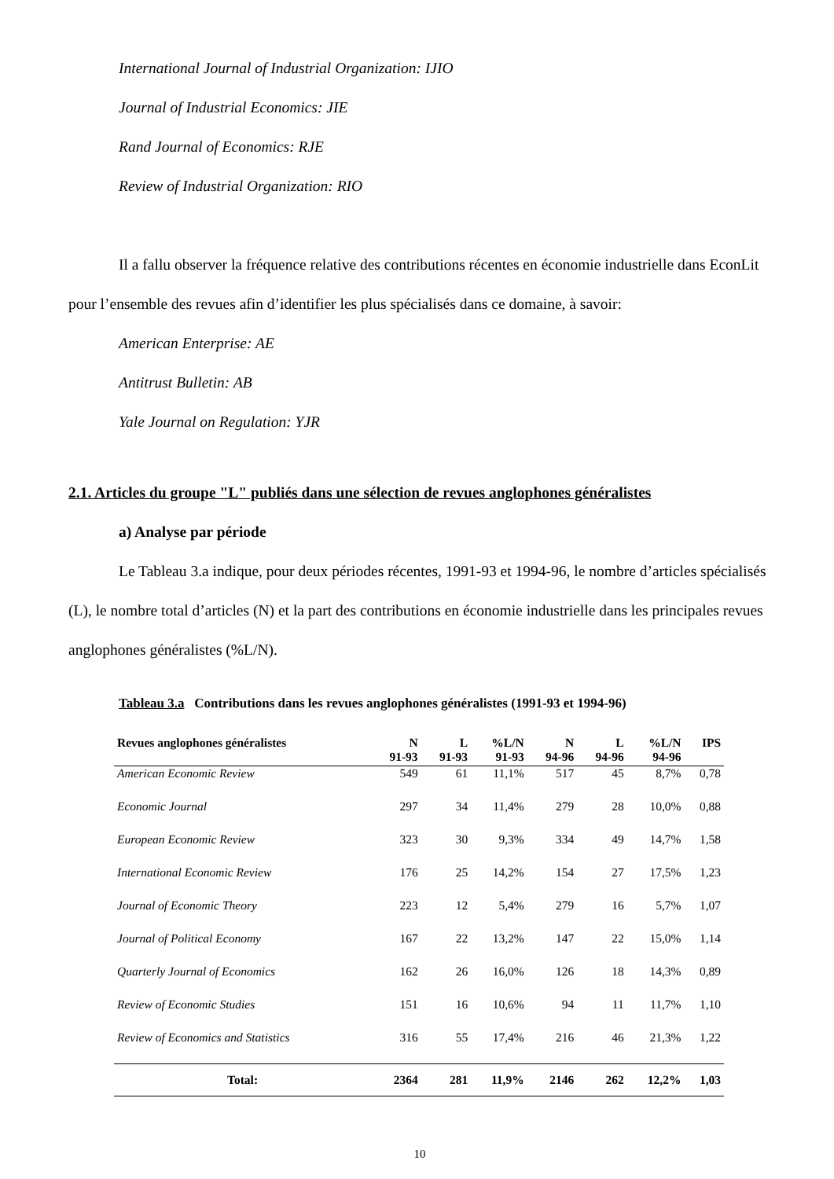International Journal of Industrial Organization: IJIO
Journal of Industrial Economics: JIE
Rand Journal of Economics: RJE
Review of Industrial Organization: RIO
Il a fallu observer la fréquence relative des contributions récentes en économie industrielle dans EconLit pour l’ensemble des revues afin d’identifier les plus spécialisés dans ce domaine, à savoir:
American Enterprise: AE
Antitrust Bulletin: AB
Yale Journal on Regulation: YJR
2.1. Articles du groupe "L" publiés dans une sélection de revues anglophones généralistes
a) Analyse par période
Le Tableau 3.a indique, pour deux périodes récentes, 1991-93 et 1994-96, le nombre d’articles spécialisés (L), le nombre total d’articles (N) et la part des contributions en économie industrielle dans les principales revues anglophones généralistes (%L/N).
Tableau 3.a Contributions dans les revues anglophones généralistes (1991-93 et 1994-96)
| Revues anglophones généralistes | N 91-93 | L 91-93 | %L/N 91-93 | N 94-96 | L 94-96 | %L/N 94-96 | IPS |
| --- | --- | --- | --- | --- | --- | --- | --- |
| American Economic Review | 549 | 61 | 11,1% | 517 | 45 | 8,7% | 0,78 |
| Economic Journal | 297 | 34 | 11,4% | 279 | 28 | 10,0% | 0,88 |
| European Economic Review | 323 | 30 | 9,3% | 334 | 49 | 14,7% | 1,58 |
| International Economic Review | 176 | 25 | 14,2% | 154 | 27 | 17,5% | 1,23 |
| Journal of Economic Theory | 223 | 12 | 5,4% | 279 | 16 | 5,7% | 1,07 |
| Journal of Political Economy | 167 | 22 | 13,2% | 147 | 22 | 15,0% | 1,14 |
| Quarterly Journal of Economics | 162 | 26 | 16,0% | 126 | 18 | 14,3% | 0,89 |
| Review of Economic Studies | 151 | 16 | 10,6% | 94 | 11 | 11,7% | 1,10 |
| Review of Economics and Statistics | 316 | 55 | 17,4% | 216 | 46 | 21,3% | 1,22 |
| Total: | 2364 | 281 | 11,9% | 2146 | 262 | 12,2% | 1,03 |
10